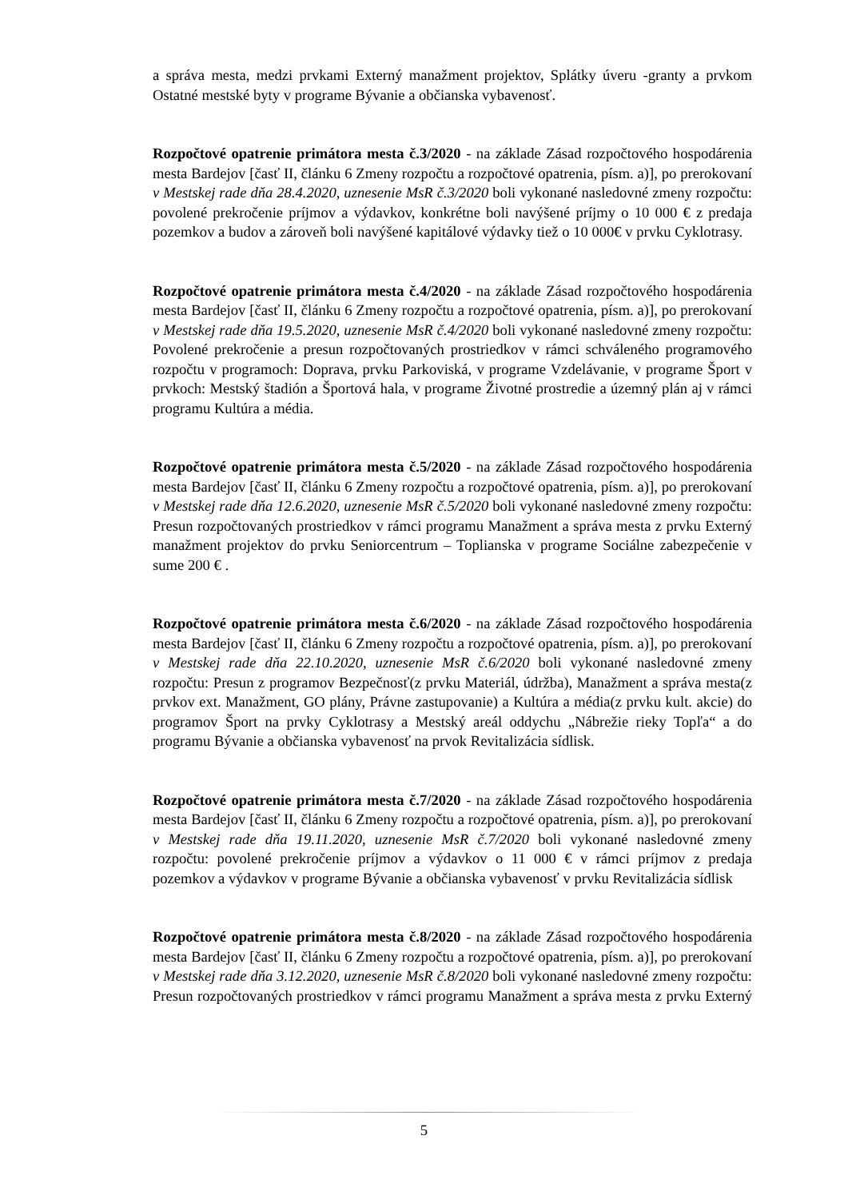a správa mesta, medzi prvkami Externý manažment projektov, Splátky úveru -granty a prvkom Ostatné mestské byty v programe Bývanie a občianska vybavenosť.
Rozpočtové opatrenie primátora mesta č.3/2020 - na základe Zásad rozpočtového hospodárenia mesta Bardejov [časť II, článku 6 Zmeny rozpočtu a rozpočtové opatrenia, písm. a)], po prerokovaní v Mestskej rade dňa 28.4.2020, uznesenie MsR č.3/2020 boli vykonané nasledovné zmeny rozpočtu: povolené prekročenie príjmov a výdavkov, konkrétne boli navýšené príjmy o 10 000 € z predaja pozemkov a budov a zároveň boli navýšené kapitálové výdavky tiež o 10 000€ v prvku Cyklotrasy.
Rozpočtové opatrenie primátora mesta č.4/2020 - na základe Zásad rozpočtového hospodárenia mesta Bardejov [časť II, článku 6 Zmeny rozpočtu a rozpočtové opatrenia, písm. a)], po prerokovaní v Mestskej rade dňa 19.5.2020, uznesenie MsR č.4/2020 boli vykonané nasledovné zmeny rozpočtu: Povolené prekročenie a presun rozpočtovaných prostriedkov v rámci schváleného programového rozpočtu v programoch: Doprava, prvku Parkoviská, v programe Vzdelávanie, v programe Šport v prvkoch: Mestský štadión a Športová hala, v programe Životné prostredie a územný plán aj v rámci programu Kultúra a média.
Rozpočtové opatrenie primátora mesta č.5/2020 - na základe Zásad rozpočtového hospodárenia mesta Bardejov [časť II, článku 6 Zmeny rozpočtu a rozpočtové opatrenia, písm. a)], po prerokovaní v Mestskej rade dňa 12.6.2020, uznesenie MsR č.5/2020 boli vykonané nasledovné zmeny rozpočtu: Presun rozpočtovaných prostriedkov v rámci programu Manažment a správa mesta z prvku Externý manažment projektov do prvku Seniorcentrum – Toplianska v programe Sociálne zabezpečenie v sume 200 € .
Rozpočtové opatrenie primátora mesta č.6/2020 - na základe Zásad rozpočtového hospodárenia mesta Bardejov [časť II, článku 6 Zmeny rozpočtu a rozpočtové opatrenia, písm. a)], po prerokovaní v Mestskej rade dňa 22.10.2020, uznesenie MsR č.6/2020 boli vykonané nasledovné zmeny rozpočtu: Presun z programov Bezpečnosť(z prvku Materiál, údržba), Manažment a správa mesta(z prvkov ext. Manažment, GO plány, Právne zastupovanie) a Kultúra a média(z prvku kult. akcie) do programov Šport na prvky Cyklotrasy a Mestský areál oddychu „Nábrežie rieky Topľa“ a do programu Bývanie a občianska vybavenosť na prvok Revitalizácia sídlisk.
Rozpočtové opatrenie primátora mesta č.7/2020 - na základe Zásad rozpočtového hospodárenia mesta Bardejov [časť II, článku 6 Zmeny rozpočtu a rozpočtové opatrenia, písm. a)], po prerokovaní v Mestskej rade dňa 19.11.2020, uznesenie MsR č.7/2020 boli vykonané nasledovné zmeny rozpočtu: povolené prekročenie príjmov a výdavkov o 11 000 € v rámci príjmov z predaja pozemkov a výdavkov v programe Bývanie a občianska vybavenosť v prvku Revitalizácia sídlisk
Rozpočtové opatrenie primátora mesta č.8/2020 - na základe Zásad rozpočtového hospodárenia mesta Bardejov [časť II, článku 6 Zmeny rozpočtu a rozpočtové opatrenia, písm. a)], po prerokovaní v Mestskej rade dňa 3.12.2020, uznesenie MsR č.8/2020 boli vykonané nasledovné zmeny rozpočtu: Presun rozpočtovaných prostriedkov v rámci programu Manažment a správa mesta z prvku Externý
5